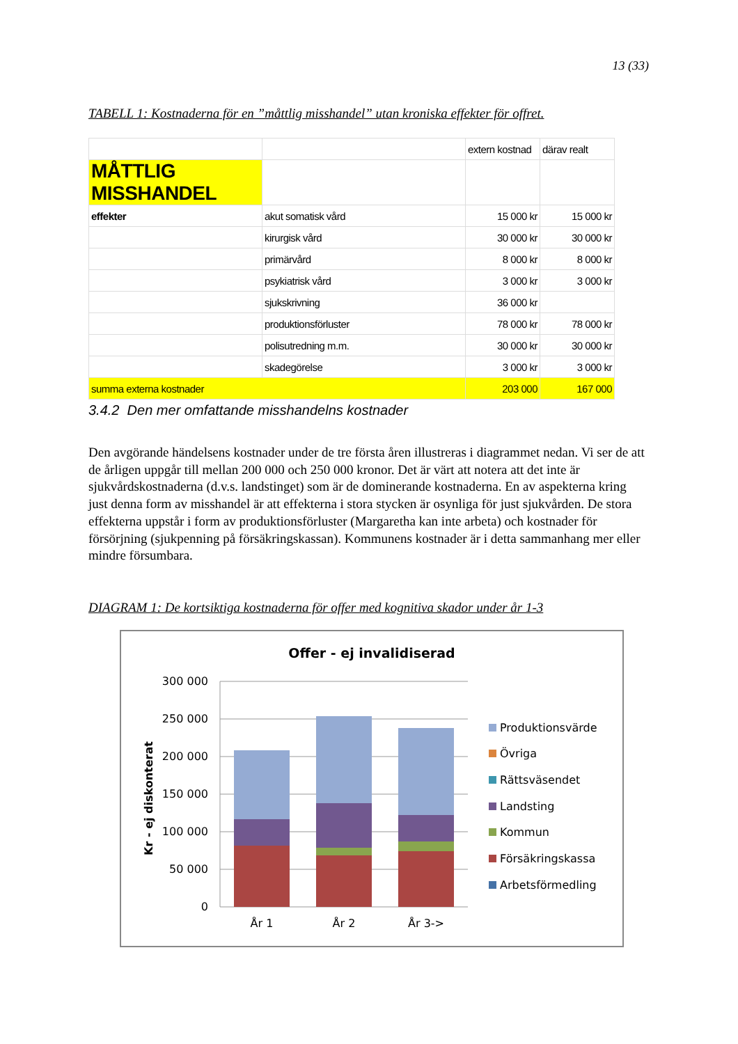13 (33)
TABELL 1: Kostnaderna för en ”måttlig misshandel” utan kroniska effekter för offret.
| | | extern kostnad | därav realt |
| MÅTTLIG MISSHANDEL | | | |
| effekter | akut somatisk vård | 15 000 kr | 15 000 kr |
| | kirurgisk vård | 30 000 kr | 30 000 kr |
| | primärvård | 8 000 kr | 8 000 kr |
| | psykiatrisk vård | 3 000 kr | 3 000 kr |
| | sjukskrivning | 36 000 kr | |
| | produktionsförluster | 78 000 kr | 78 000 kr |
| | polisutredning m.m. | 30 000 kr | 30 000 kr |
| | skadegörelse | 3 000 kr | 3 000 kr |
| summa externa kostnader | | 203 000 | 167 000 |
3.4.2 Den mer omfattande misshandelns kostnader
Den avgörande händelsens kostnader under de tre första åren illustreras i diagrammet nedan. Vi ser de att de årligen uppgår till mellan 200 000 och 250 000 kronor. Det är värt att notera att det inte är sjukvårdskostnaderna (d.v.s. landstinget) som är de dominerande kostnaderna. En av aspekterna kring just denna form av misshandel är att effekterna i stora stycken är osynliga för just sjukvården. De stora effekterna uppstår i form av produktionsförluster (Margaretha kan inte arbeta) och kostnader för försörjning (sjukpenning på försäkringskassan). Kommunens kostnader är i detta sammanhang mer eller mindre försumbara.
DIAGRAM 1: De kortsiktiga kostnaderna för offer med kognitiva skador under år 1-3
Offer - ej invalidiserad
300 000
250 000
200 000
150 000
100 000
50 000
0
Kr - ej diskonterat
År 1
År 2
År 3->
Produktionsvärde
Övriga
Rättsväsendet
Landsting
Kommun
Försäkringskassa
Arbetsförmedling